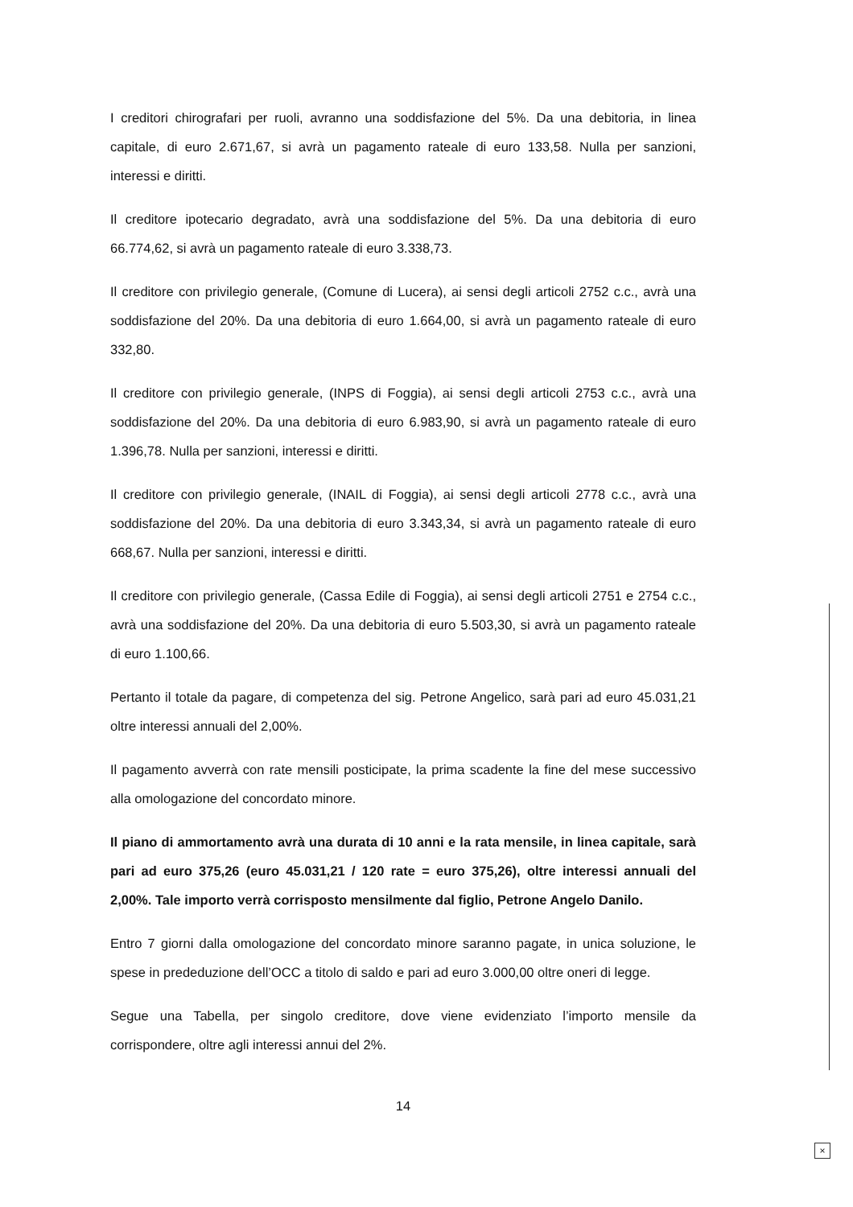I creditori chirografari per ruoli, avranno una soddisfazione del 5%. Da una debitoria, in linea capitale, di euro 2.671,67, si avrà un pagamento rateale di euro 133,58. Nulla per sanzioni, interessi e diritti.
Il creditore ipotecario degradato, avrà una soddisfazione del 5%. Da una debitoria di euro 66.774,62, si avrà un pagamento rateale di euro 3.338,73.
Il creditore con privilegio generale, (Comune di Lucera), ai sensi degli articoli 2752 c.c., avrà una soddisfazione del 20%. Da una debitoria di euro 1.664,00, si avrà un pagamento rateale di euro 332,80.
Il creditore con privilegio generale, (INPS di Foggia), ai sensi degli articoli 2753 c.c., avrà una soddisfazione del 20%. Da una debitoria di euro 6.983,90, si avrà un pagamento rateale di euro 1.396,78. Nulla per sanzioni, interessi e diritti.
Il creditore con privilegio generale, (INAIL di Foggia), ai sensi degli articoli 2778 c.c., avrà una soddisfazione del 20%. Da una debitoria di euro 3.343,34, si avrà un pagamento rateale di euro 668,67. Nulla per sanzioni, interessi e diritti.
Il creditore con privilegio generale, (Cassa Edile di Foggia), ai sensi degli articoli 2751 e 2754 c.c., avrà una soddisfazione del 20%. Da una debitoria di euro 5.503,30, si avrà un pagamento rateale di euro 1.100,66.
Pertanto il totale da pagare, di competenza del sig. Petrone Angelico, sarà pari ad euro 45.031,21 oltre interessi annuali del 2,00%.
Il pagamento avverrà con rate mensili posticipate, la prima scadente la fine del mese successivo alla omologazione del concordato minore.
Il piano di ammortamento avrà una durata di 10 anni e la rata mensile, in linea capitale, sarà pari ad euro 375,26 (euro 45.031,21 / 120 rate = euro 375,26), oltre interessi annuali del 2,00%. Tale importo verrà corrisposto mensilmente dal figlio, Petrone Angelo Danilo.
Entro 7 giorni dalla omologazione del concordato minore saranno pagate, in unica soluzione, le spese in prededuzione dell’OCC a titolo di saldo e pari ad euro 3.000,00 oltre oneri di legge.
Segue una Tabella, per singolo creditore, dove viene evidenziato l’importo mensile da corrispondere, oltre agli interessi annui del 2%.
14
×